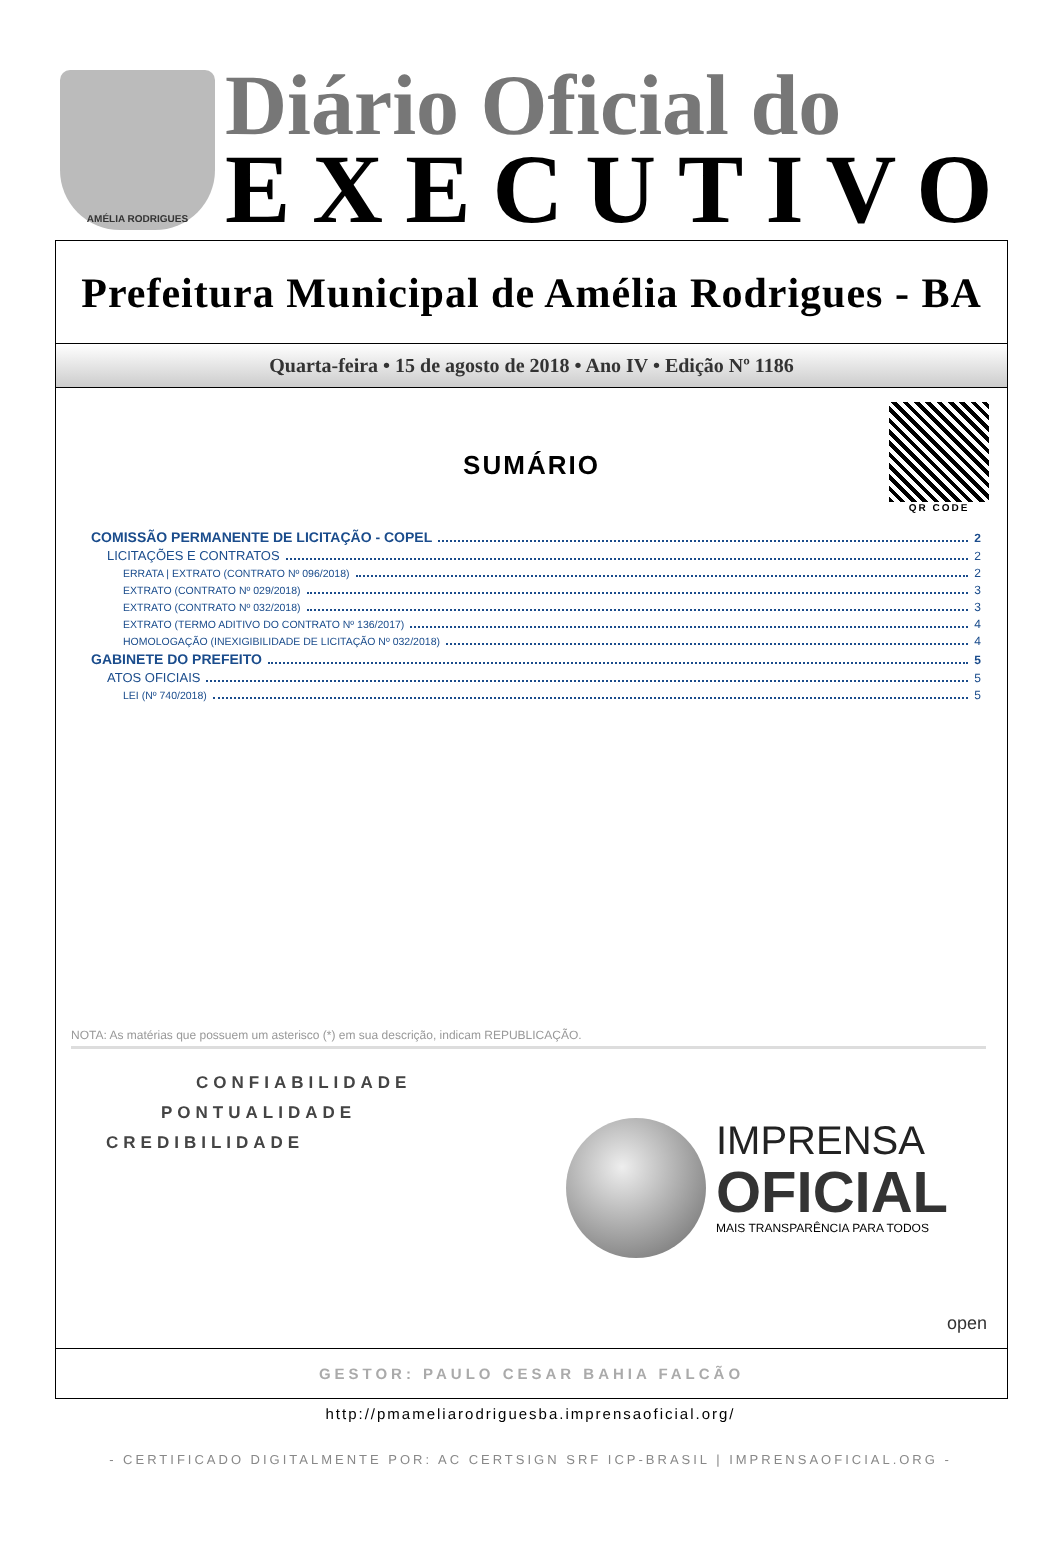AMÉLIA RODRIGUES
Diário Oficial do
EXECUTIVO
Prefeitura Municipal de Amélia Rodrigues - BA
Quarta-feira • 15 de agosto de 2018 • Ano IV • Edição Nº 1186
QR CODE
SUMÁRIO
COMISSÃO PERMANENTE DE LICITAÇÃO - COPEL 2
LICITAÇÕES E CONTRATOS 2
ERRATA | EXTRATO (CONTRATO Nº 096/2018) 2
EXTRATO (CONTRATO Nº 029/2018) 3
EXTRATO (CONTRATO Nº 032/2018) 3
EXTRATO (TERMO ADITIVO DO CONTRATO Nº 136/2017) 4
HOMOLOGAÇÃO (INEXIGIBILIDADE DE LICITAÇÃO Nº 032/2018) 4
GABINETE DO PREFEITO 5
ATOS OFICIAIS 5
LEI (Nº 740/2018) 5
NOTA: As matérias que possuem um asterisco (*) em sua descrição, indicam REPUBLICAÇÃO.
CONFIABILIDADE
PONTUALIDADE
CREDIBILIDADE
IMPRENSA
OFICIAL
MAIS TRANSPARÊNCIA PARA TODOS
open
GESTOR: PAULO CESAR BAHIA FALCÃO
http://pmameliarodriguesba.imprensaoficial.org/
- CERTIFICADO DIGITALMENTE POR: AC CERTSIGN SRF ICP-BRASIL | IMPRENSAOFICIAL.ORG -